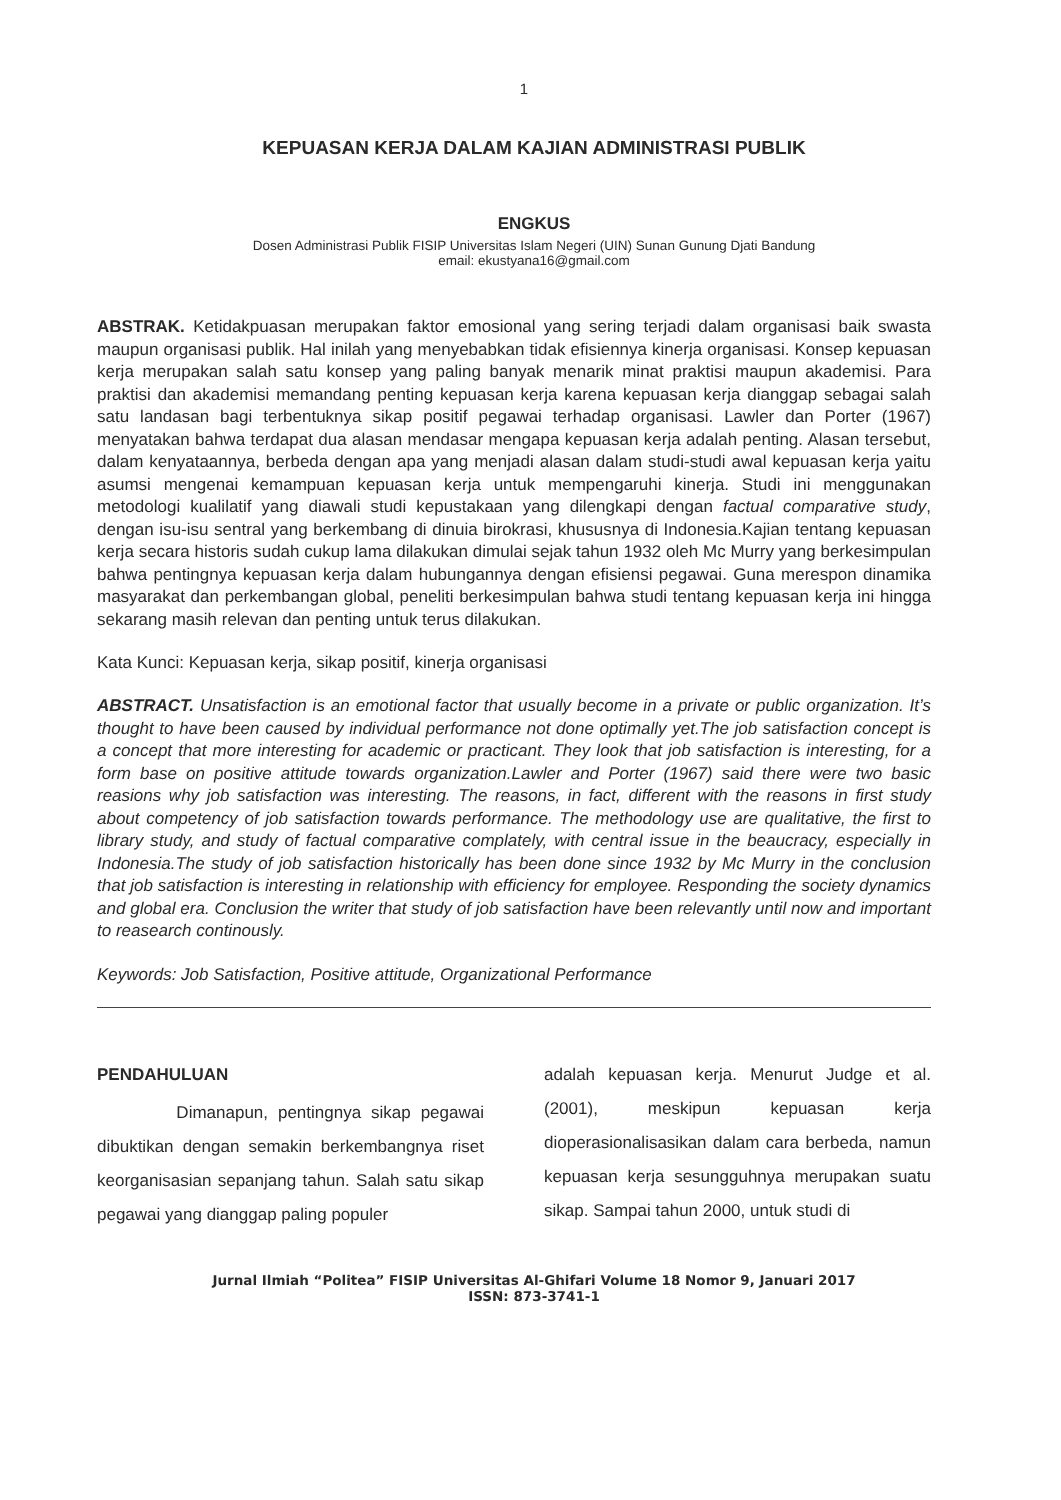1
KEPUASAN KERJA DALAM KAJIAN ADMINISTRASI PUBLIK
ENGKUS
Dosen Administrasi Publik FISIP Universitas Islam Negeri (UIN) Sunan Gunung Djati Bandung
email: ekustyana16@gmail.com
ABSTRAK. Ketidakpuasan merupakan faktor emosional yang sering terjadi dalam organisasi baik swasta maupun organisasi publik. Hal inilah yang menyebabkan tidak efisiennya kinerja organisasi. Konsep kepuasan kerja merupakan salah satu konsep yang paling banyak menarik minat praktisi maupun akademisi. Para praktisi dan akademisi memandang penting kepuasan kerja karena kepuasan kerja dianggap sebagai salah satu landasan bagi terbentuknya sikap positif pegawai terhadap organisasi. Lawler dan Porter (1967) menyatakan bahwa terdapat dua alasan mendasar mengapa kepuasan kerja adalah penting. Alasan tersebut, dalam kenyataannya, berbeda dengan apa yang menjadi alasan dalam studi-studi awal kepuasan kerja yaitu asumsi mengenai kemampuan kepuasan kerja untuk mempengaruhi kinerja. Studi ini menggunakan metodologi kualilatif yang diawali studi kepustakaan yang dilengkapi dengan factual comparative study, dengan isu-isu sentral yang berkembang di dinuia birokrasi, khususnya di Indonesia.Kajian tentang kepuasan kerja secara historis sudah cukup lama dilakukan dimulai sejak tahun 1932 oleh Mc Murry yang berkesimpulan bahwa pentingnya kepuasan kerja dalam hubungannya dengan efisiensi pegawai. Guna merespon dinamika masyarakat dan perkembangan global, peneliti berkesimpulan bahwa studi tentang kepuasan kerja ini hingga sekarang masih relevan dan penting untuk terus dilakukan.
Kata Kunci: Kepuasan kerja, sikap positif, kinerja organisasi
ABSTRACT. Unsatisfaction is an emotional factor that usually become in a private or public organization. It’s thought to have been caused by individual performance not done optimally yet.The job satisfaction concept is a concept that more interesting for academic or practicant. They look that job satisfaction is interesting, for a form base on positive attitude towards organization.Lawler and Porter (1967) said there were two basic reasions why job satisfaction was interesting. The reasons, in fact, different with the reasons in first study about competency of job satisfaction towards performance. The methodology use are qualitative, the first to library study, and study of factual comparative complately, with central issue in the beaucracy, especially in Indonesia.The study of job satisfaction historically has been done since 1932 by Mc Murry in the conclusion that job satisfaction is interesting in relationship with efficiency for employee. Responding the society dynamics and global era. Conclusion the writer that study of job satisfaction have been relevantly until now and important to reasearch continously.
Keywords: Job Satisfaction, Positive attitude, Organizational Performance
PENDAHULUAN
Dimanapun, pentingnya sikap pegawai dibuktikan dengan semakin berkembangnya riset keorganisasian sepanjang tahun. Salah satu sikap pegawai yang dianggap paling populer
adalah kepuasan kerja. Menurut Judge et al. (2001), meskipun kepuasan kerja dioperasionalisasikan dalam cara berbeda, namun kepuasan kerja sesungguhnya merupakan suatu sikap. Sampai tahun 2000, untuk studi di
Jurnal Ilmiah “Politea” FISIP Universitas Al-Ghifari Volume 18 Nomor 9, Januari 2017
ISSN: 873-3741-1